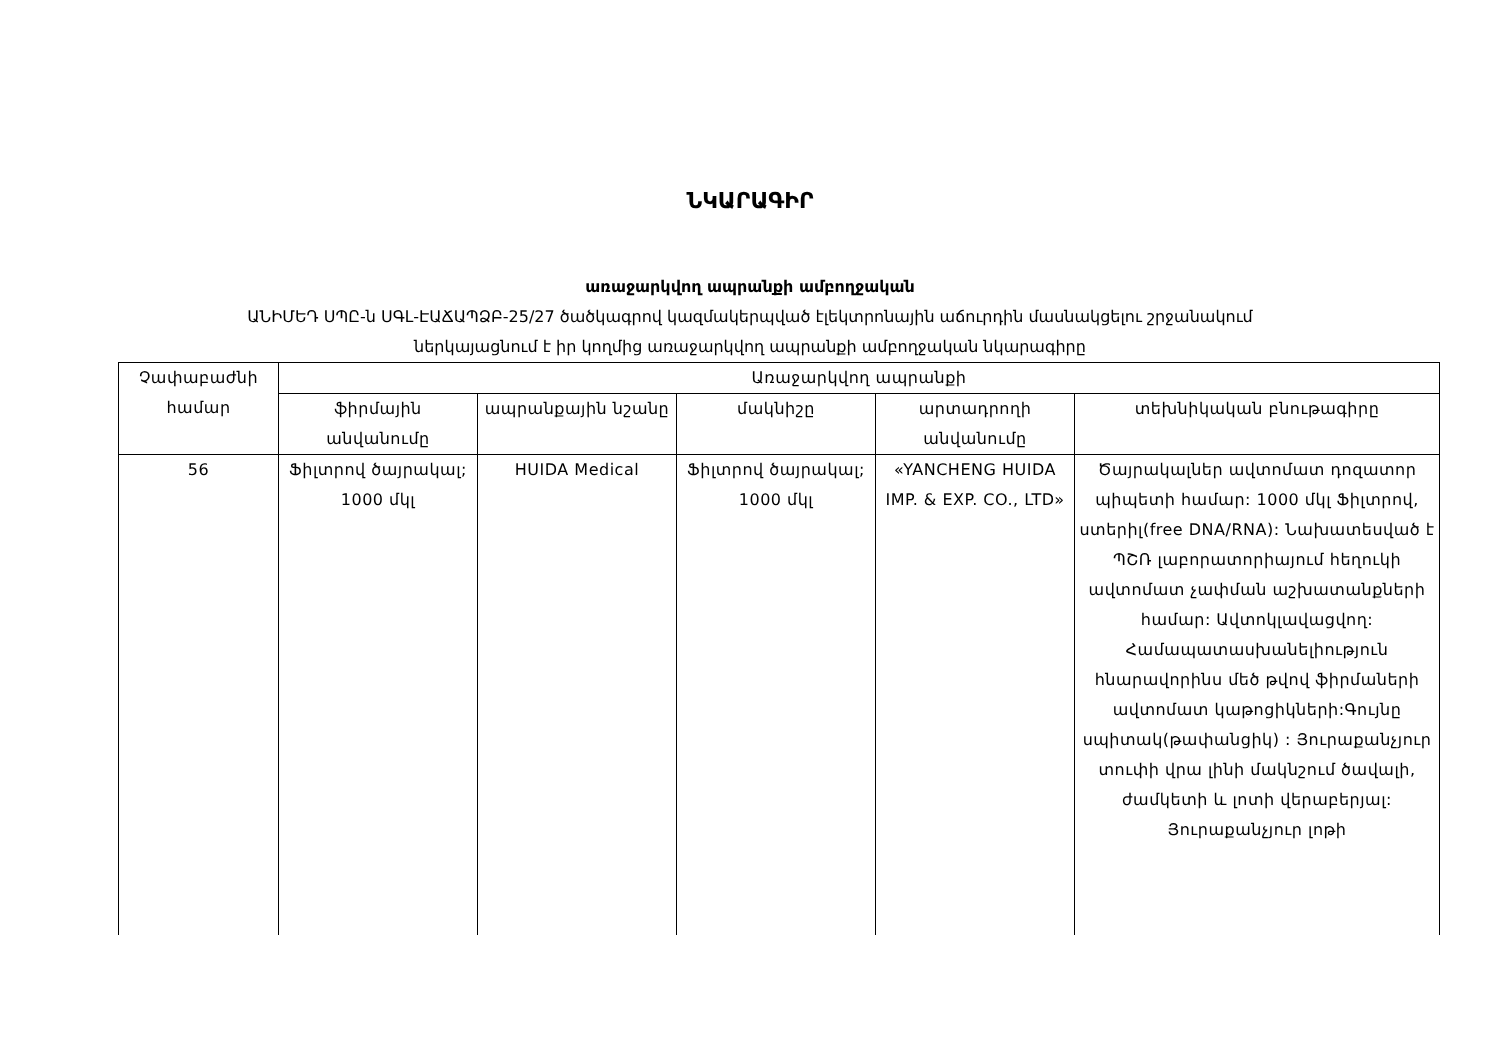ՆԿԱՐԱԳԻՐ
առաջարկվող ապրանքի ամբողջական
ԱՆԻՄԵԴ ՍՊԸ-ն ՍԳԼ-ԷԱՃԱՊՁԲ-25/27 ծածկագրով կազմակերպված էլեկտրոնային աճուրդին մասնակցելու շրջանակում
ներկայացնում է իր կողմից առաջարկվող ապրանքի ամբողջական նկարագիրը
| Չափաբաժնի համար | Առաջարկվող ապրանքի | | | | |
| --- | --- | --- | --- | --- | --- |
| | ֆիրմային անվանումը | ապրանքային նշանը | մակնիշը | արտադրողի անվանումը | տեխնիկական բնութագիրը |
| 56 | Ֆիլտրով ծայրակալ; 1000 մկլ | HUIDA Medical | Ֆիլտրով ծայրակալ; 1000 մկլ | «YANCHENG HUIDA IMP. & EXP. CO., LTD» | Ծայրակալներ ավտոմատ դոզատոր պիպետի համար: 1000 մկլ Ֆիլտրով, ստերիլ(free DNA/RNA): Նախատեսված է ՊՇՌ լաբորատորիայում հեղուկի ավտոմատ չափման աշխատանքների համար: Ավտոկլավացվող: Համապատասխանելիություն հնարավորինս մեծ թվով ֆիրմաների ավտոմատ կաթոցիկների:Գույնը սպիտակ(թափանցիկ) : Յուրաքանչյուր տուփի վրա լինի մակնշում ծավալի, ժամկետի և լոտի վերաբերյալ: Յուրաքանչյուր լոթի |